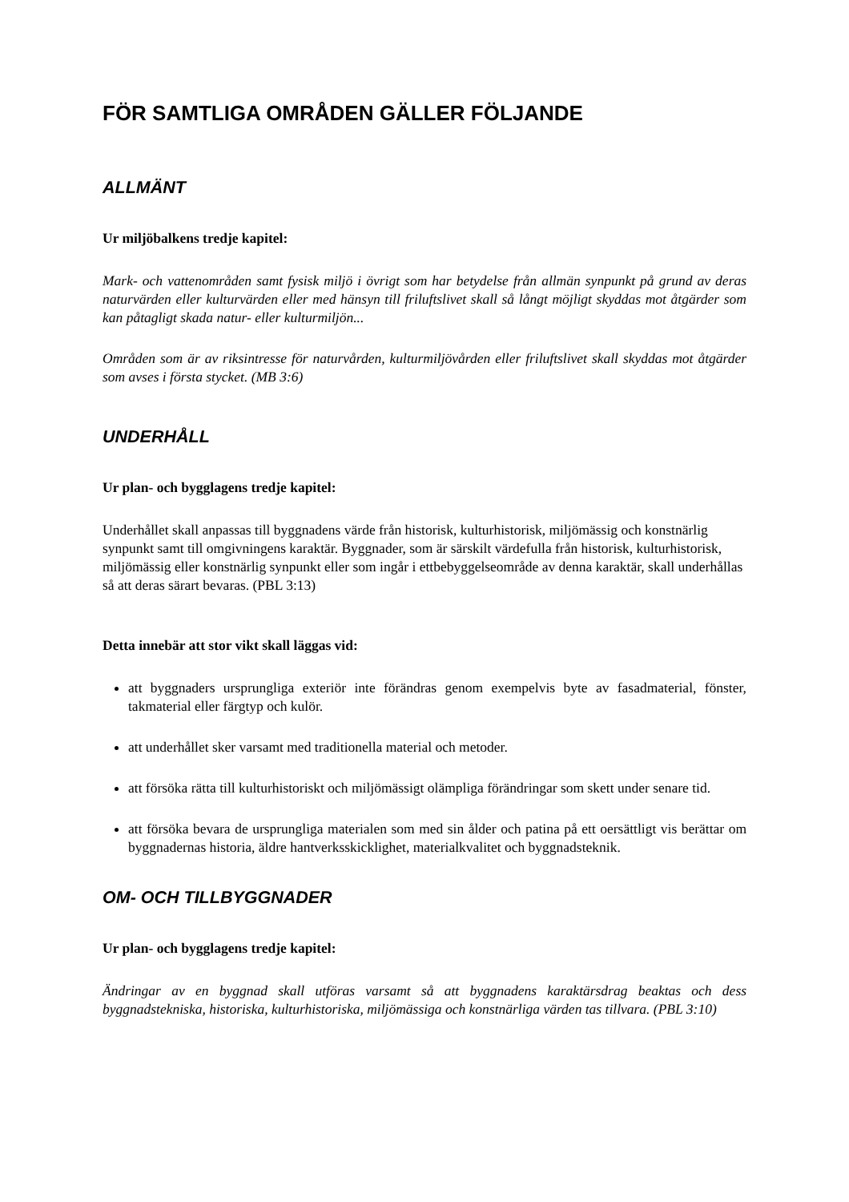FÖR SAMTLIGA OMRÅDEN GÄLLER FÖLJANDE
ALLMÄNT
Ur miljöbalkens tredje kapitel:
Mark- och vattenområden samt fysisk miljö i övrigt som har betydelse från allmän synpunkt på grund av deras naturvärden eller kulturvärden eller med hänsyn till friluftslivet skall så långt möjligt skyddas mot åtgärder som kan påtagligt skada natur- eller kulturmiljön...
Områden som är av riksintresse för naturvården, kulturmiljövården eller friluftslivet skall skyddas mot åtgärder som avses i första stycket. (MB 3:6)
UNDERHÅLL
Ur plan- och bygglagens tredje kapitel:
Underhållet skall anpassas till byggnadens värde från historisk, kulturhistorisk, miljömässig och konstnärlig synpunkt samt till omgivningens karaktär. Byggnader, som är särskilt värdefulla från historisk, kulturhistorisk, miljömässig eller konstnärlig synpunkt eller som ingår i ettbebyggelseområde av denna karaktär, skall underhållas så att deras särart bevaras. (PBL 3:13)
Detta innebär att stor vikt skall läggas vid:
att byggnaders ursprungliga exteriör inte förändras genom exempelvis byte av fasadmaterial, fönster, takmaterial eller färgtyp och kulör.
att underhållet sker varsamt med traditionella material och metoder.
att försöka rätta till kulturhistoriskt och miljömässigt olämpliga förändringar som skett under senare tid.
att försöka bevara de ursprungliga materialen som med sin ålder och patina på ett oersättligt vis berättar om byggnadernas historia, äldre hantverksskicklighet, materialkvalitet och byggnadsteknik.
OM- OCH TILLBYGGNADER
Ur plan- och bygglagens tredje kapitel:
Ändringar av en byggnad skall utföras varsamt så att byggnadens karaktärsdrag beaktas och dess byggnadstekniska, historiska, kulturhistoriska, miljömässiga och konstnärliga värden tas tillvara. (PBL 3:10)